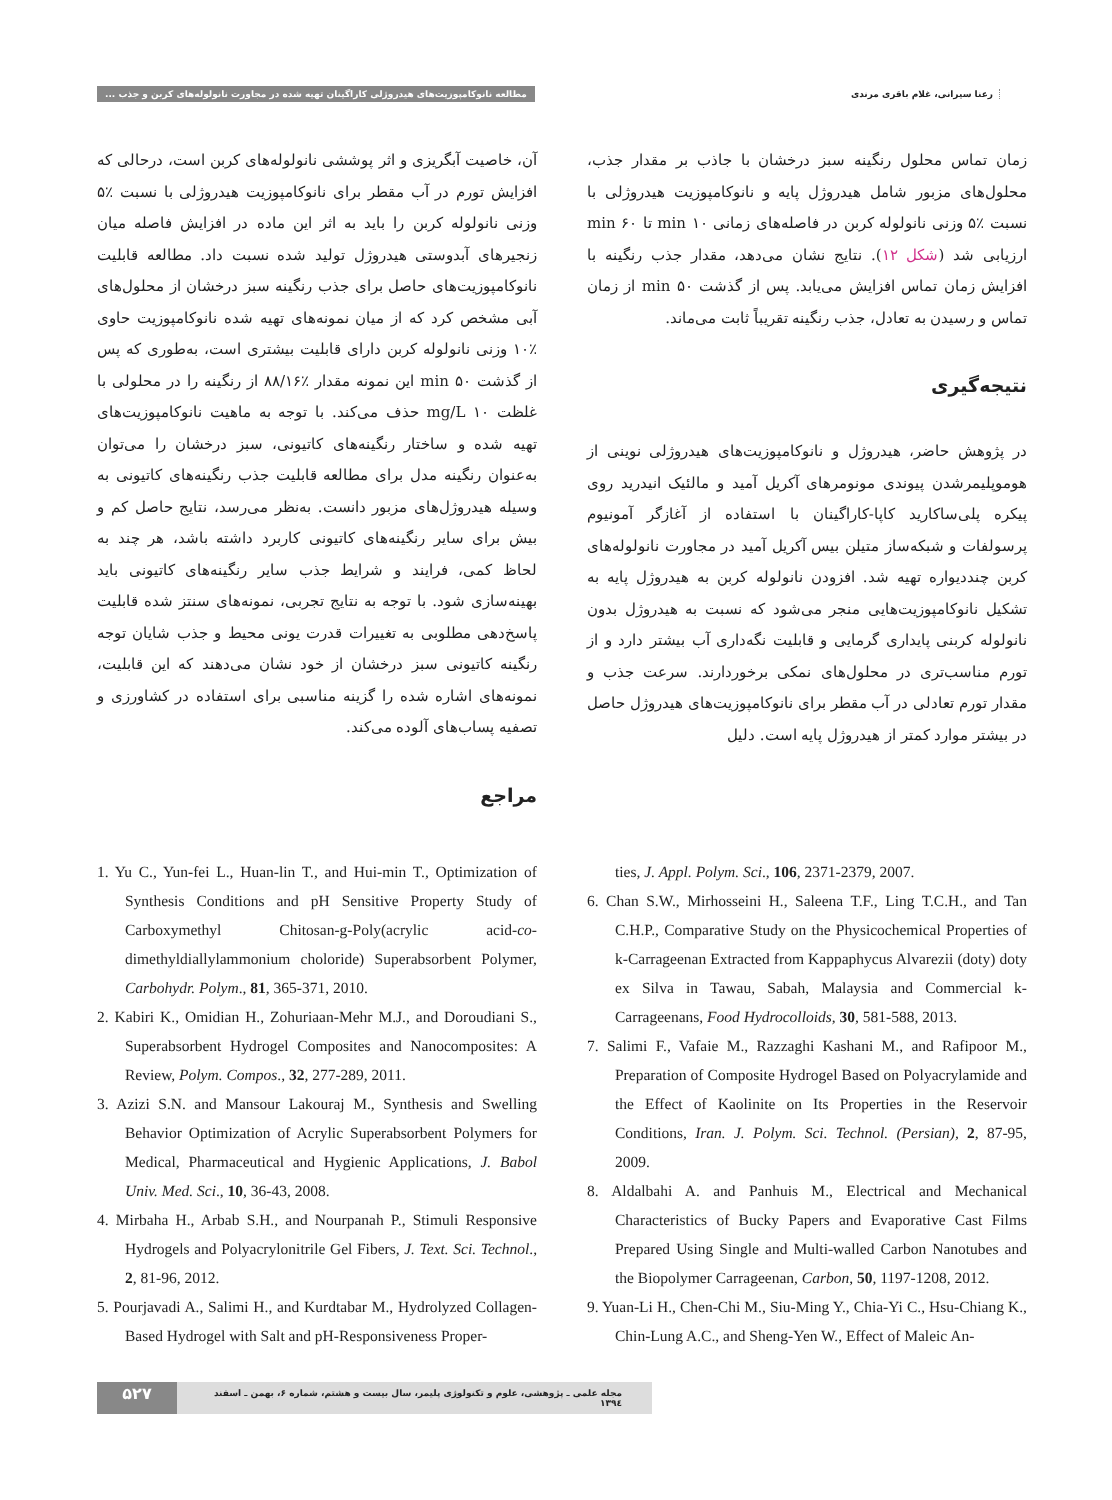مطالعه نانوکامپوزیت‌های هیدروژلی کاراگینان تهیه شده در مجاورت نانولوله‌های کربن و جذب ...
رعنا سیرانی، غلام باقری مرندی
زمان تماس محلول رنگینه سبز درخشان با جاذب بر مقدار جذب، محلول‌های مزبور شامل هیدروژل پایه و نانوکامپوزیت هیدروژلی با نسبت ٪۵ وزنی نانولوله کربن در فاصله‌های زمانی min ۱۰ تا min ۶۰ ارزیابی شد (شکل ۱۲). نتایج نشان می‌دهد، مقدار جذب رنگینه با افزایش زمان تماس افزایش می‌یابد. پس از گذشت min ۵۰ از زمان تماس و رسیدن به تعادل، جذب رنگینه تقریباً ثابت می‌ماند.
نتیجه‌گیری
در پژوهش حاضر، هیدروژل و نانوکامپوزیت‌های هیدروژلی نوینی از هوموپلیمرشدن پیوندی مونومرهای آکریل آمید و مالئیک انیدرید روی پیکره پلی‌ساکارید کاپا-کاراگینان با استفاده از آغازگر آمونیوم پرسولفات و شبکه‌ساز متیلن بیس آکریل آمید در مجاورت نانولوله‌های کربن چنددیواره تهیه شد. افزودن نانولوله کربن به هیدروژل پایه به تشکیل نانوکامپوزیت‌هایی منجر می‌شود که نسبت به هیدروژل بدون نانولوله کربنی پایداری گرمایی و قابلیت نگه‌داری آب بیشتر دارد و از تورم مناسب‌تری در محلول‌های نمکی برخوردارند. سرعت جذب و مقدار تورم تعادلی در آب مقطر برای نانوکامپوزیت‌های هیدروژل حاصل در بیشتر موارد کمتر از هیدروژل پایه است. دلیل
آن، خاصیت آبگریزی و اثر پوششی نانولوله‌های کربن است، درحالی که افزایش تورم در آب مقطر برای نانوکامپوزیت هیدروژلی با نسبت ٪۵ وزنی نانولوله کربن را باید به اثر این ماده در افزایش فاصله میان زنجیرهای آبدوستی هیدروژل تولید شده نسبت داد. مطالعه قابلیت نانوکامپوزیت‌های حاصل برای جذب رنگینه سبز درخشان از محلول‌های آبی مشخص کرد که از میان نمونه‌های تهیه شده نانوکامپوزیت حاوی ٪۱۰ وزنی نانولوله کربن دارای قابلیت بیشتری است، به‌طوری که پس از گذشت min ۵۰ این نمونه مقدار ٪۸۸/۱۶ از رنگینه را در محلولی با غلظت mg/L ۱۰ حذف می‌کند. با توجه به ماهیت نانوکامپوزیت‌های تهیه شده و ساختار رنگینه‌های کاتیونی، سبز درخشان را می‌توان به‌عنوان رنگینه مدل برای مطالعه قابلیت جذب رنگینه‌های کاتیونی به وسیله هیدروژل‌های مزبور دانست. به‌نظر می‌رسد، نتایج حاصل کم و بیش برای سایر رنگینه‌های کاتیونی کاربرد داشته باشد، هر چند به لحاظ کمی، فرایند و شرایط جذب سایر رنگینه‌های کاتیونی باید بهینه‌سازی شود. با توجه به نتایج تجربی، نمونه‌های سنتز شده قابلیت پاسخ‌دهی مطلوبی به تغییرات قدرت یونی محیط و جذب شایان توجه رنگینه کاتیونی سبز درخشان از خود نشان می‌دهند که این قابلیت، نمونه‌های اشاره شده را گزینه مناسبی برای استفاده در کشاورزی و تصفیه پساب‌های آلوده می‌کند.
مراجع
1. Yu C., Yun-fei L., Huan-lin T., and Hui-min T., Optimization of Synthesis Conditions and pH Sensitive Property Study of Carboxymethyl Chitosan-g-Poly(acrylic acid-co-dimethyldiallylammonium choloride) Superabsorbent Polymer, Carbohydr. Polym., 81, 365-371, 2010.
2. Kabiri K., Omidian H., Zohuriaan-Mehr M.J., and Doroudiani S., Superabsorbent Hydrogel Composites and Nanocomposites: A Review, Polym. Compos., 32, 277-289, 2011.
3. Azizi S.N. and Mansour Lakouraj M., Synthesis and Swelling Behavior Optimization of Acrylic Superabsorbent Polymers for Medical, Pharmaceutical and Hygienic Applications, J. Babol Univ. Med. Sci., 10, 36-43, 2008.
4. Mirbaha H., Arbab S.H., and Nourpanah P., Stimuli Responsive Hydrogels and Polyacrylonitrile Gel Fibers, J. Text. Sci. Technol., 2, 81-96, 2012.
5. Pourjavadi A., Salimi H., and Kurdtabar M., Hydrolyzed Collagen-Based Hydrogel with Salt and pH-Responsiveness Proper-
ties, J. Appl. Polym. Sci., 106, 2371-2379, 2007.
6. Chan S.W., Mirhosseini H., Saleena T.F., Ling T.C.H., and Tan C.H.P., Comparative Study on the Physicochemical Properties of k-Carrageenan Extracted from Kappaphycus Alvarezii (doty) doty ex Silva in Tawau, Sabah, Malaysia and Commercial k-Carrageenans, Food Hydrocolloids, 30, 581-588, 2013.
7. Salimi F., Vafaie M., Razzaghi Kashani M., and Rafipoor M., Preparation of Composite Hydrogel Based on Polyacrylamide and the Effect of Kaolinite on Its Properties in the Reservoir Conditions, Iran. J. Polym. Sci. Technol. (Persian), 2, 87-95, 2009.
8. Aldalbahi A. and Panhuis M., Electrical and Mechanical Characteristics of Bucky Papers and Evaporative Cast Films Prepared Using Single and Multi-walled Carbon Nanotubes and the Biopolymer Carrageenan, Carbon, 50, 1197-1208, 2012.
9. Yuan-Li H., Chen-Chi M., Siu-Ming Y., Chia-Yi C., Hsu-Chiang K., Chin-Lung A.C., and Sheng-Yen W., Effect of Maleic An-
۵۲۷
مجله علمی ـ پژوهشی، علوم و تکنولوژی پلیمر، سال بیست و هشتم، شماره ۶، بهمن ـ اسفند ۱۳۹٤